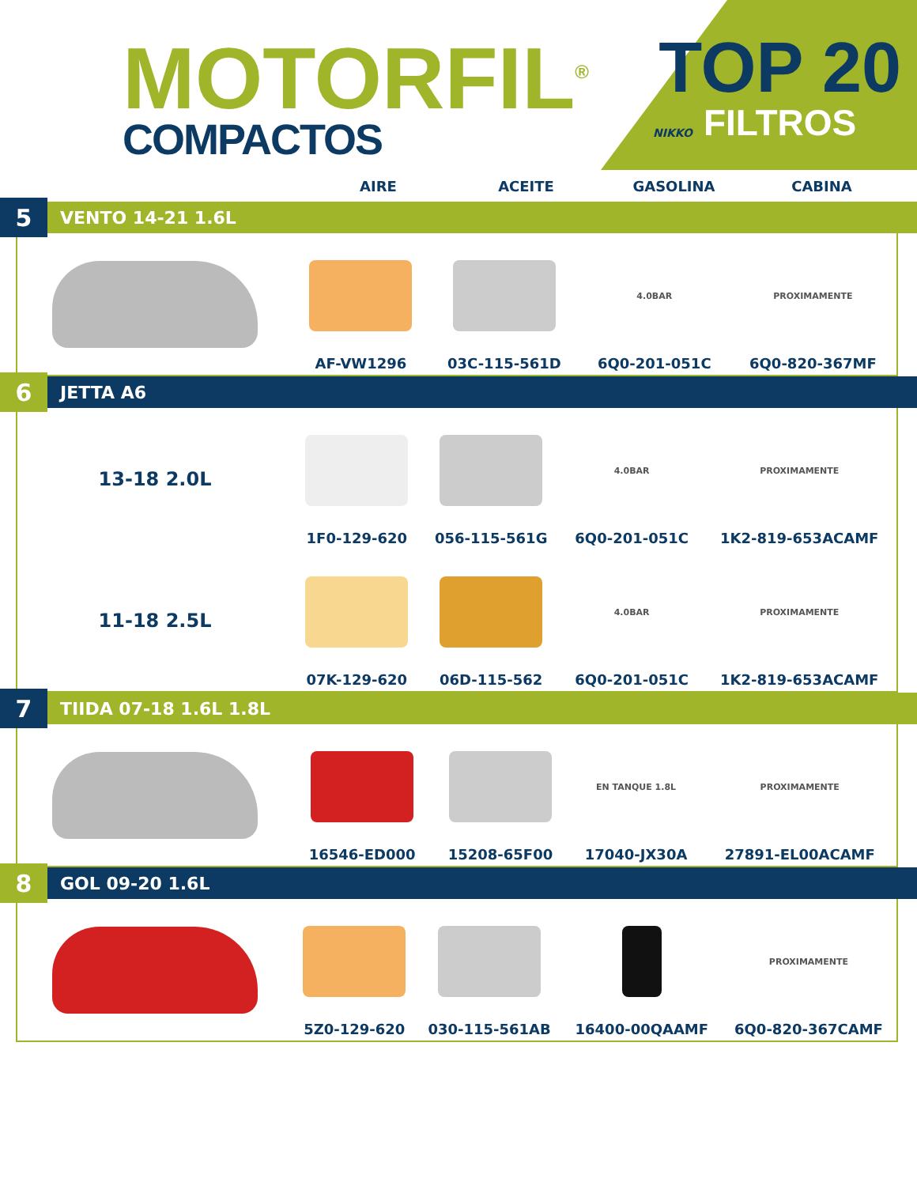MOTORFIL<sup>®</sup>
COMPACTOS NIKKO
TOP 20
FILTROS
AIRE ACEITE GASOLINA CABINA
5
VENTO 14-21 1.6L
| | AF-VW1296 | 03C-115-561D | 4.0BAR 6Q0-201-051C | PROXIMAMENTE 6Q0-820-367MF |
6
JETTA A6
| 13-18 2.0L | 1F0-129-620 | 056-115-561G | 4.0BAR 6Q0-201-051C | PROXIMAMENTE 1K2-819-653ACAMF |
| 11-18 2.5L | 07K-129-620 | 06D-115-562 | 4.0BAR 6Q0-201-051C | PROXIMAMENTE 1K2-819-653ACAMF |
7
TIIDA 07-18 1.6L 1.8L
| | 16546-ED000 | 15208-65F00 | EN TANQUE 1.8L 17040-JX30A | PROXIMAMENTE 27891-EL00ACAMF |
8
GOL 09-20 1.6L
| | 5Z0-129-620 | 030-115-561AB | 16400-00QAAMF | PROXIMAMENTE 6Q0-820-367CAMF |